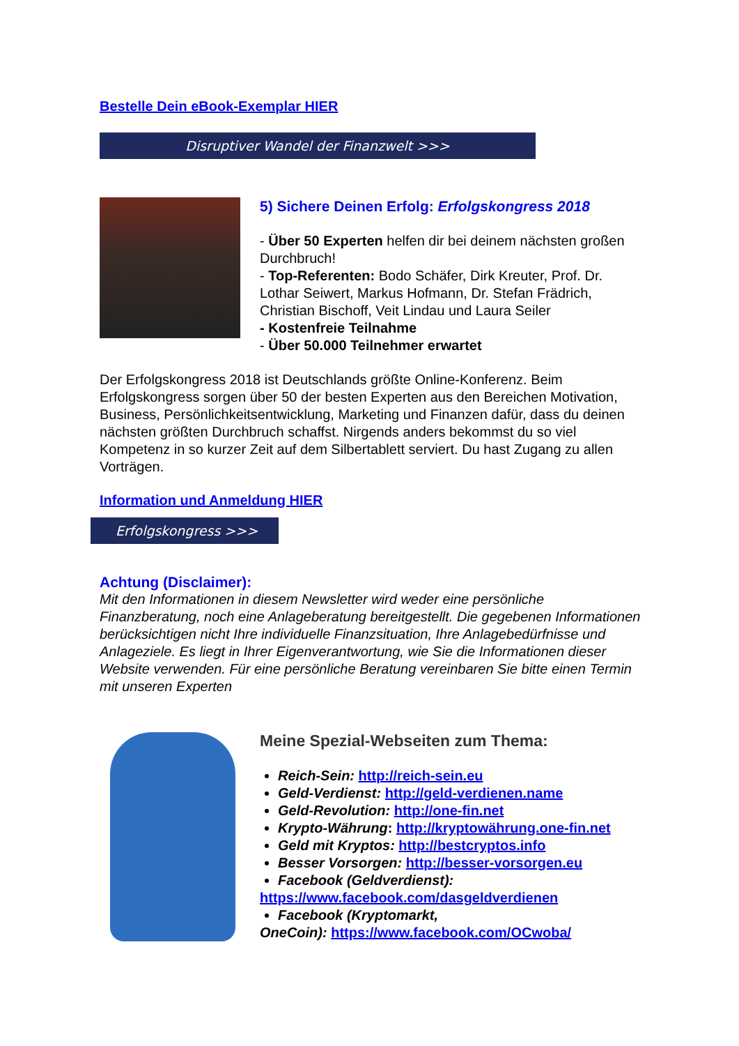Bestelle Dein eBook-Exemplar HIER
Disruptiver Wandel der Finanzwelt >>>
5) Sichere Deinen Erfolg: Erfolgskongress 2018
- Über 50 Experten helfen dir bei deinem nächsten großen Durchbruch!
- Top-Referenten: Bodo Schäfer, Dirk Kreuter, Prof. Dr. Lothar Seiwert, Markus Hofmann, Dr. Stefan Frädrich, Christian Bischoff, Veit Lindau und Laura Seiler
- Kostenfreie Teilnahme
- Über 50.000 Teilnehmer erwartet
Der Erfolgskongress 2018 ist Deutschlands größte Online-Konferenz. Beim Erfolgskongress sorgen über 50 der besten Experten aus den Bereichen Motivation, Business, Persönlichkeitsentwicklung, Marketing und Finanzen dafür, dass du deinen nächsten größten Durchbruch schaffst. Nirgends anders bekommst du so viel Kompetenz in so kurzer Zeit auf dem Silbertablett serviert. Du hast Zugang zu allen Vorträgen.
Information und Anmeldung HIER
Erfolgskongress >>>
Achtung (Disclaimer):
Mit den Informationen in diesem Newsletter wird weder eine persönliche Finanzberatung, noch eine Anlageberatung bereitgestellt. Die gegebenen Informationen berücksichtigen nicht Ihre individuelle Finanzsituation, Ihre Anlagebedürfnisse und Anlageziele. Es liegt in Ihrer Eigenverantwortung, wie Sie die Informationen dieser Website verwenden. Für eine persönliche Beratung vereinbaren Sie bitte einen Termin mit unseren Experten
Meine Spezial-Webseiten zum Thema:
Reich-Sein: http://reich-sein.eu
Geld-Verdienst: http://geld-verdienen.name
Geld-Revolution: http://one-fin.net
Krypto-Währung: http://kryptowährung.one-fin.net
Geld mit Kryptos: http://bestcryptos.info
Besser Vorsorgen: http://besser-vorsorgen.eu
Facebook (Geldverdienst):
https://www.facebook.com/dasgeldverdienen
Facebook (Kryptomarkt,
OneCoin): https://www.facebook.com/OCwoba/